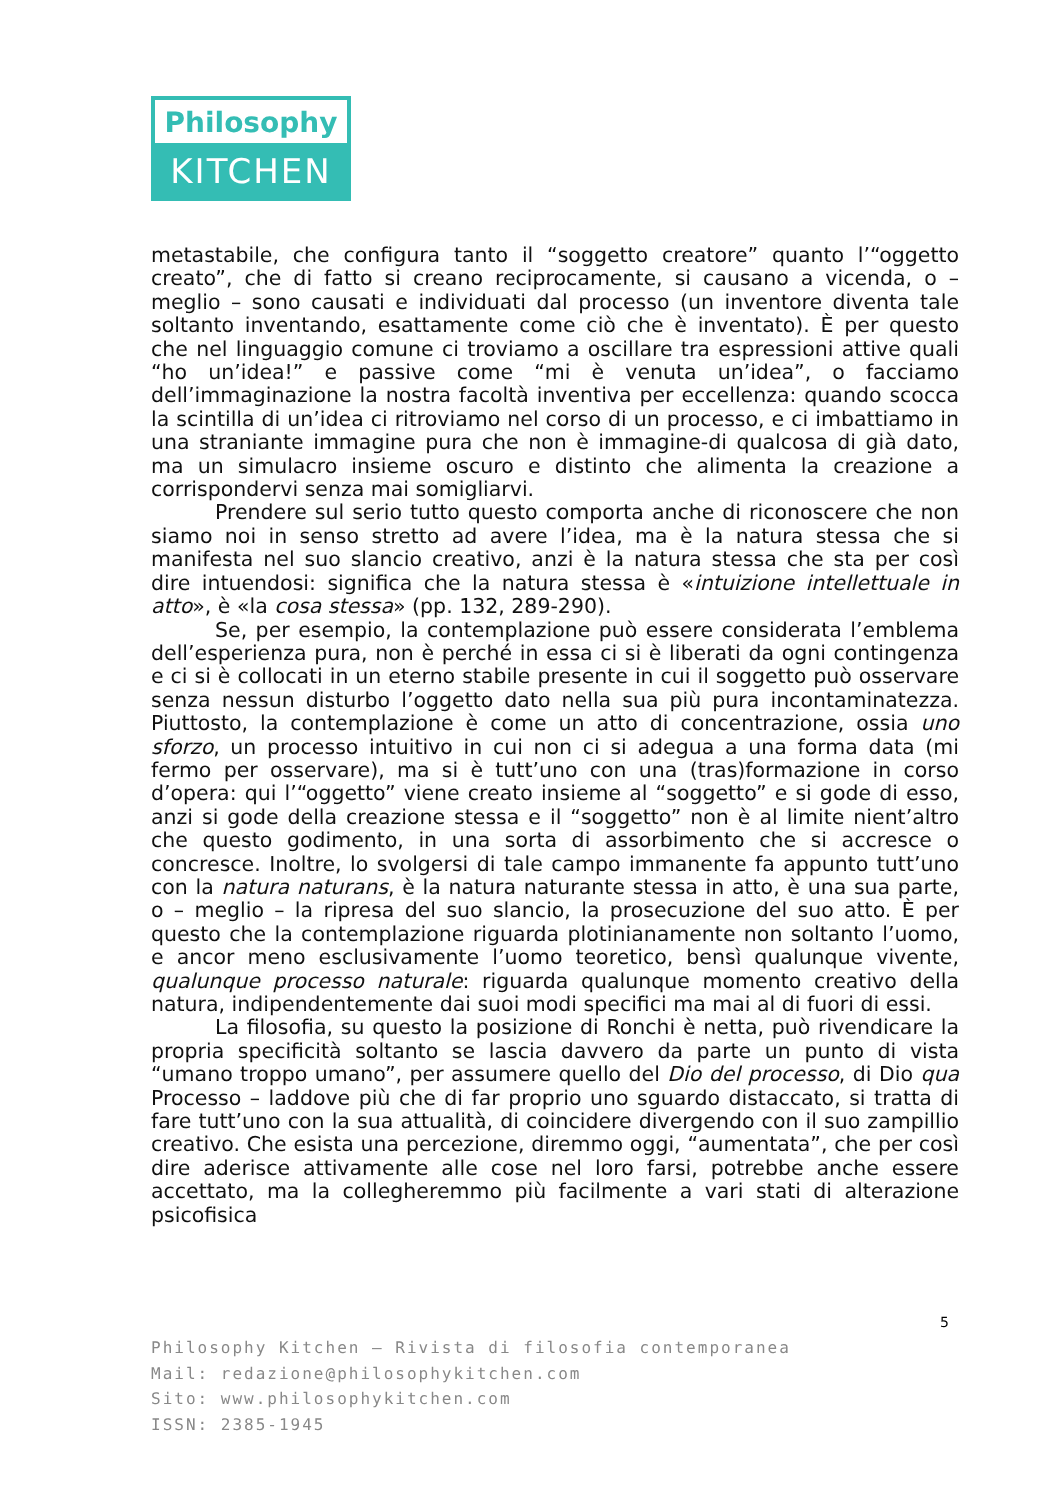Philosophy
KITCHEN
metastabile, che configura tanto il “soggetto creatore” quanto l’“oggetto creato”, che di fatto si creano reciprocamente, si causano a vicenda, o – meglio – sono causati e individuati dal processo (un inventore diventa tale soltanto inventando, esattamente come ciò che è inventato). È per questo che nel linguaggio comune ci troviamo a oscillare tra espressioni attive quali “ho un’idea!” e passive come “mi è venuta un’idea”, o facciamo dell’immaginazione la nostra facoltà inventiva per eccellenza: quando scocca la scintilla di un’idea ci ritroviamo nel corso di un processo, e ci imbattiamo in una straniante immagine pura che non è immagine-di qualcosa di già dato, ma un simulacro insieme oscuro e distinto che alimenta la creazione a corrispondervi senza mai somigliarvi.
Prendere sul serio tutto questo comporta anche di riconoscere che non siamo noi in senso stretto ad avere l’idea, ma è la natura stessa che si manifesta nel suo slancio creativo, anzi è la natura stessa che sta per così dire intuendosi: significa che la natura stessa è «intuizione intellettuale in atto», è «la cosa stessa» (pp. 132, 289-290).
Se, per esempio, la contemplazione può essere considerata l’emblema dell’esperienza pura, non è perché in essa ci si è liberati da ogni contingenza e ci si è collocati in un eterno stabile presente in cui il soggetto può osservare senza nessun disturbo l’oggetto dato nella sua più pura incontaminatezza. Piuttosto, la contemplazione è come un atto di concentrazione, ossia uno sforzo, un processo intuitivo in cui non ci si adegua a una forma data (mi fermo per osservare), ma si è tutt’uno con una (tras)formazione in corso d’opera: qui l’“oggetto” viene creato insieme al “soggetto” e si gode di esso, anzi si gode della creazione stessa e il “soggetto” non è al limite nient’altro che questo godimento, in una sorta di assorbimento che si accresce o concresce. Inoltre, lo svolgersi di tale campo immanente fa appunto tutt’uno con la natura naturans, è la natura naturante stessa in atto, è una sua parte, o – meglio – la ripresa del suo slancio, la prosecuzione del suo atto. È per questo che la contemplazione riguarda plotinianamente non soltanto l’uomo, e ancor meno esclusivamente l’uomo teoretico, bensì qualunque vivente, qualunque processo naturale: riguarda qualunque momento creativo della natura, indipendentemente dai suoi modi specifici ma mai al di fuori di essi.
La filosofia, su questo la posizione di Ronchi è netta, può rivendicare la propria specificità soltanto se lascia davvero da parte un punto di vista “umano troppo umano”, per assumere quello del Dio del processo, di Dio qua Processo – laddove più che di far proprio uno sguardo distaccato, si tratta di fare tutt’uno con la sua attualità, di coincidere divergendo con il suo zampillio creativo. Che esista una percezione, diremmo oggi, “aumentata”, che per così dire aderisce attivamente alle cose nel loro farsi, potrebbe anche essere accettato, ma la collegheremmo più facilmente a vari stati di alterazione psicofisica
5
Philosophy Kitchen – Rivista di filosofia contemporanea
Mail: redazione@philosophykitchen.com
Sito: www.philosophykitchen.com
ISSN: 2385-1945